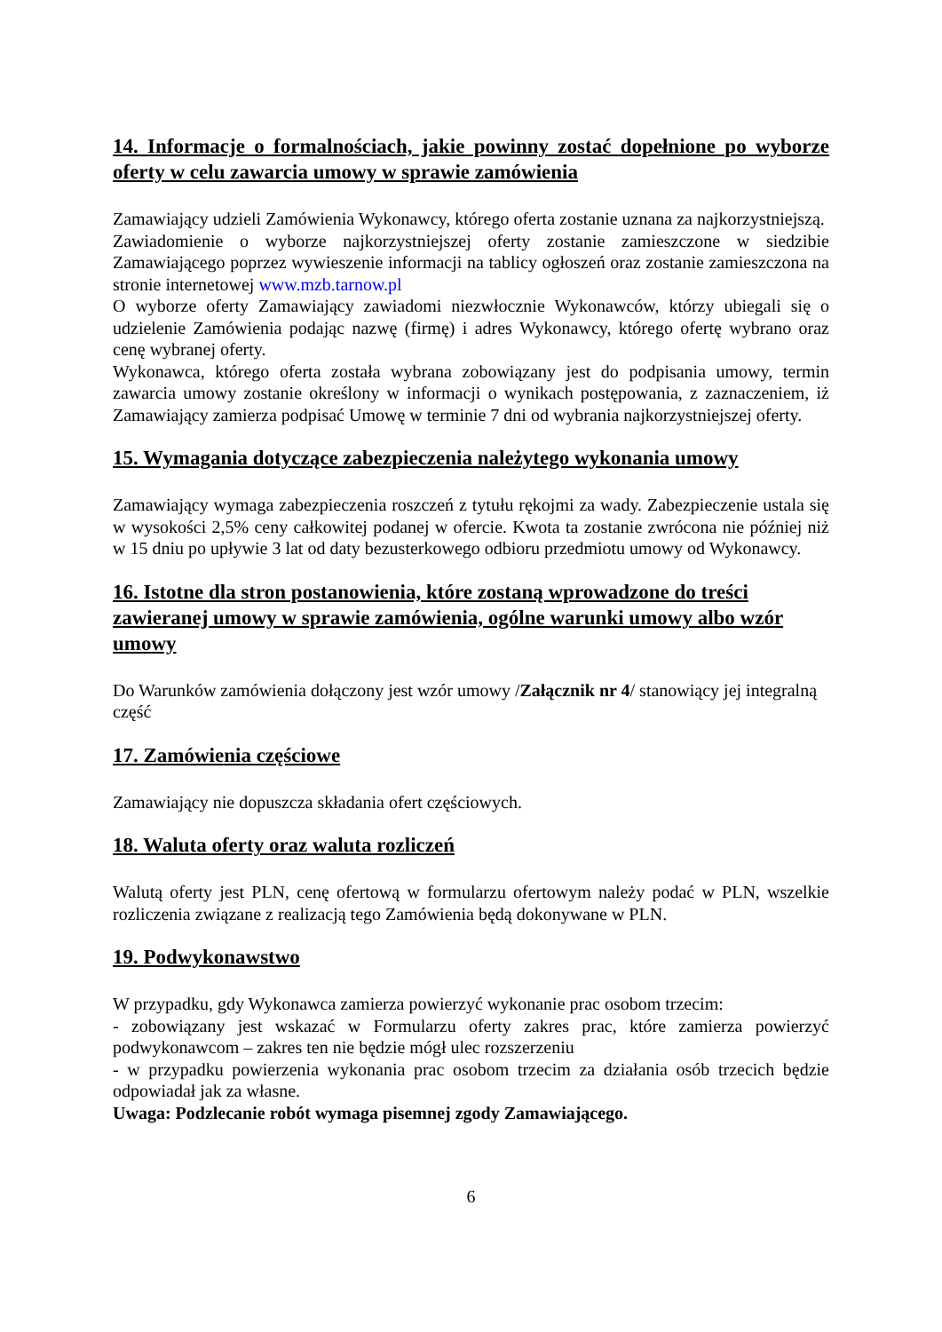14. Informacje o formalnościach, jakie powinny zostać dopełnione po wyborze oferty w celu zawarcia umowy w sprawie zamówienia
Zamawiający udzieli Zamówienia Wykonawcy, którego oferta zostanie uznana za najkorzystniejszą.
Zawiadomienie o wyborze najkorzystniejszej oferty zostanie zamieszczone w siedzibie Zamawiającego poprzez wywieszenie informacji na tablicy ogłoszeń oraz zostanie zamieszczona na stronie internetowej www.mzb.tarnow.pl
O wyborze oferty Zamawiający zawiadomi niezwłocznie Wykonawców, którzy ubiegali się o udzielenie Zamówienia podając nazwę (firmę) i adres Wykonawcy, którego ofertę wybrano oraz cenę wybranej oferty.
Wykonawca, którego oferta została wybrana zobowiązany jest do podpisania umowy, termin zawarcia umowy zostanie określony w informacji o wynikach postępowania, z zaznaczeniem, iż Zamawiający zamierza podpisać Umowę w terminie 7 dni od wybrania najkorzystniejszej oferty.
15. Wymagania dotyczące zabezpieczenia należytego wykonania umowy
Zamawiający wymaga zabezpieczenia roszczeń z tytułu rękojmi za wady. Zabezpieczenie ustala się w wysokości 2,5% ceny całkowitej podanej w ofercie. Kwota ta zostanie zwrócona nie później niż w 15 dniu po upływie 3 lat od daty bezusterkowego odbioru przedmiotu umowy od Wykonawcy.
16. Istotne dla stron postanowienia, które zostaną wprowadzone do treści zawieranej umowy w sprawie zamówienia, ogólne warunki umowy albo wzór umowy
Do Warunków zamówienia dołączony jest wzór umowy /Załącznik nr 4/ stanowiący jej integralną część
17. Zamówienia częściowe
Zamawiający nie dopuszcza składania ofert częściowych.
18. Waluta oferty oraz waluta rozliczeń
Walutą oferty jest PLN, cenę ofertową w formularzu ofertowym należy podać w PLN, wszelkie rozliczenia związane z realizacją tego Zamówienia będą dokonywane w PLN.
19. Podwykonawstwo
W przypadku, gdy Wykonawca zamierza powierzyć wykonanie prac osobom trzecim:
- zobowiązany jest wskazać w Formularzu oferty zakres prac, które zamierza powierzyć podwykonawcom – zakres ten nie będzie mógł ulec rozszerzeniu
- w przypadku powierzenia wykonania prac osobom trzecim za działania osób trzecich będzie odpowiadał jak za własne.
Uwaga: Podzlecanie robót wymaga pisemnej zgody Zamawiającego.
6